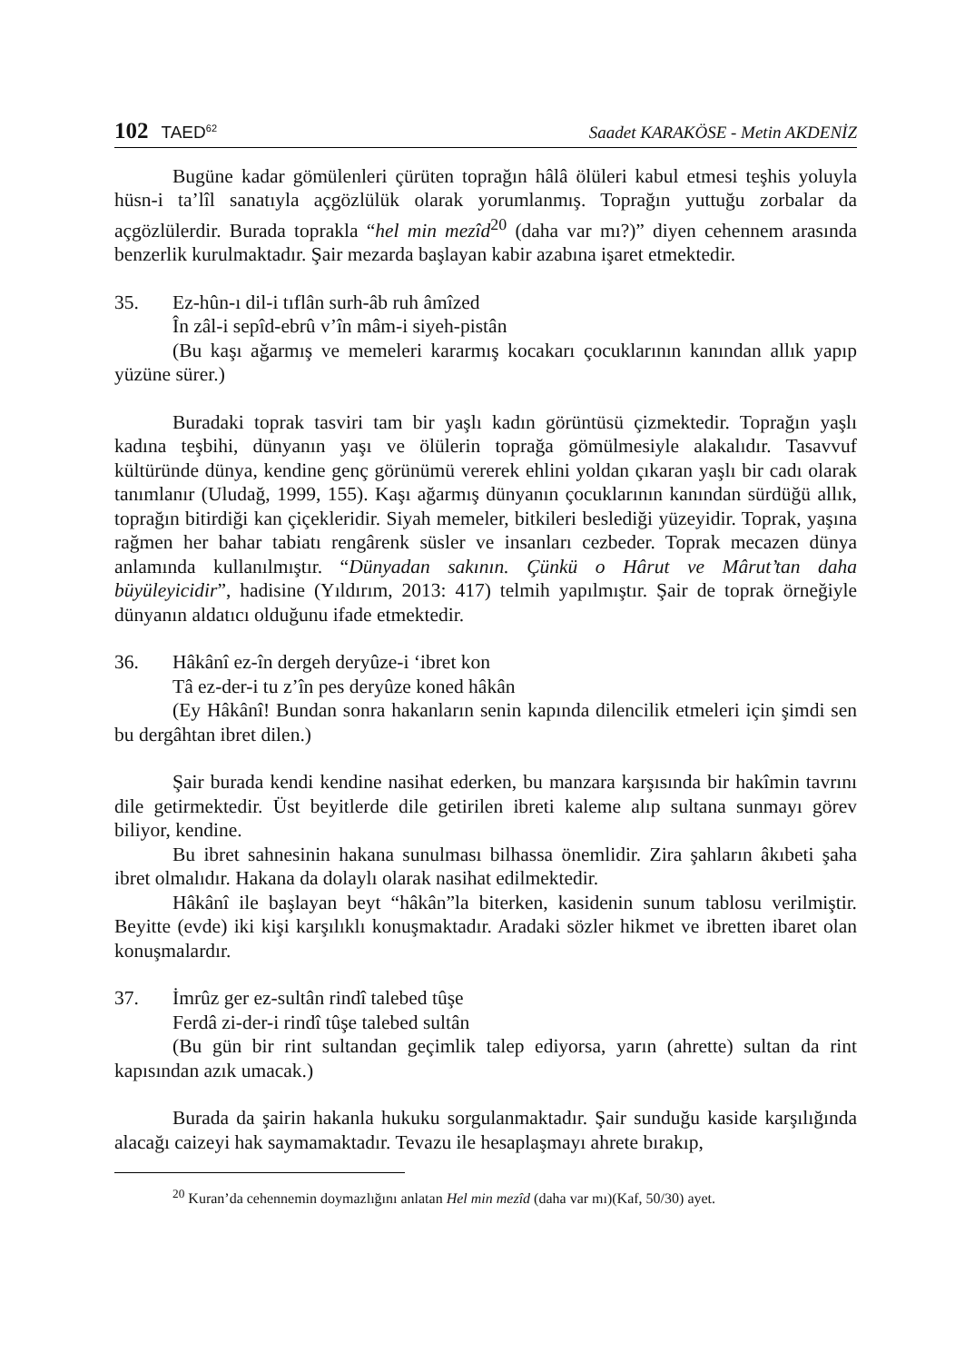102 TAED<sup>62</sup>
Saadet KARAKÖSE - Metin AKDENİZ
Bugüne kadar gömülenleri çürüten toprağın hâlâ ölüleri kabul etmesi teşhis yoluyla hüsn-i ta’lîl sanatıyla açgözlülük olarak yorumlanmış. Toprağın yuttuğu zorbalar da açgözlülerdir. Burada toprakla “hel min mezîd<sup>20</sup> (daha var mı?)” diyen cehennem arasında benzerlik kurulmaktadır. Şair mezarda başlayan kabir azabına işaret etmektedir.
35. Ez-hûn-ı dil-i tıflân surh-âb ruh âmîzed
În zâl-i sepîd-ebrû v’în mâm-i siyeh-pistân
(Bu kaşı ağarmış ve memeleri kararmış kocakarı çocuklarının kanından allık yapıp yüzüne sürer.)
Buradaki toprak tasviri tam bir yaşlı kadın görüntüsü çizmektedir. Toprağın yaşlı kadına teşbihi, dünyanın yaşı ve ölülerin toprağa gömülmesiyle alakalıdır. Tasavvuf kültüründe dünya, kendine genç görünümü vererek ehlini yoldan çıkaran yaşlı bir cadı olarak tanımlanır (Uludağ, 1999, 155). Kaşı ağarmış dünyanın çocuklarının kanından sürdüğü allık, toprağın bitirdiği kan çiçekleridir. Siyah memeler, bitkileri beslediği yüzeyidir. Toprak, yaşına rağmen her bahar tabiatı rengârenk süsler ve insanları cezbeder. Toprak mecazen dünya anlamında kullanılmıştır. “Dünyadan sakının. Çünkü o Hârut ve Mârut’tan daha büyüleyicidir”, hadisine (Yıldırım, 2013: 417) telmih yapılmıştır. Şair de toprak örneğiyle dünyanın aldatıcı olduğunu ifade etmektedir.
36. Hâkânî ez-în dergeh deryûze-i ‘ibret kon
Tâ ez-der-i tu z’în pes deryûze koned hâkân
(Ey Hâkânî! Bundan sonra hakanların senin kapında dilencilik etmeleri için şimdi sen bu dergâhtan ibret dilen.)
Şair burada kendi kendine nasihat ederken, bu manzara karşısında bir hakîmin tavrını dile getirmektedir. Üst beyitlerde dile getirilen ibreti kaleme alıp sultana sunmayı görev biliyor, kendine.
Bu ibret sahnesinin hakana sunulması bilhassa önemlidir. Zira şahların âkıbeti şaha ibret olmalıdır. Hakana da dolaylı olarak nasihat edilmektedir.
Hâkânî ile başlayan beyt “hâkân”la biterken, kasidenin sunum tablosu verilmiştir. Beyitte (evde) iki kişi karşılıklı konuşmaktadır. Aradaki sözler hikmet ve ibretten ibaret olan konuşmalardır.
37. İmrûz ger ez-sultân rindî talebed tûşe
Ferdâ zi-der-i rindî tûşe talebed sultân
(Bu gün bir rint sultandan geçimlik talep ediyorsa, yarın (ahrette) sultan da rint kapısından azık umacak.)
Burada da şairin hakanla hukuku sorgulanmaktadır. Şair sunduğu kaside karşılığında alacağı caizeyi hak saymamaktadır. Tevazu ile hesaplaşmayı ahrete bırakıp,
<sup>20</sup> Kuran’da cehennemin doymazlığını anlatan Hel min mezîd (daha var mı)(Kaf, 50/30) ayet.